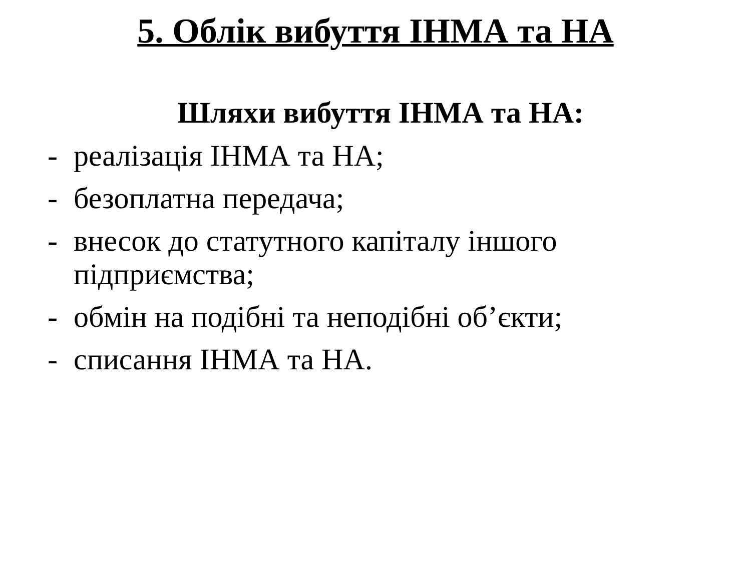5. Облік вибуття ІНМА та НА
Шляхи вибуття ІНМА та НА:
- реалізація ІНМА та НА;
- безоплатна передача;
- внесок до статутного капіталу іншого підприємства;
- обмін на подібні та неподібні об’єкти;
- списання ІНМА та НА.